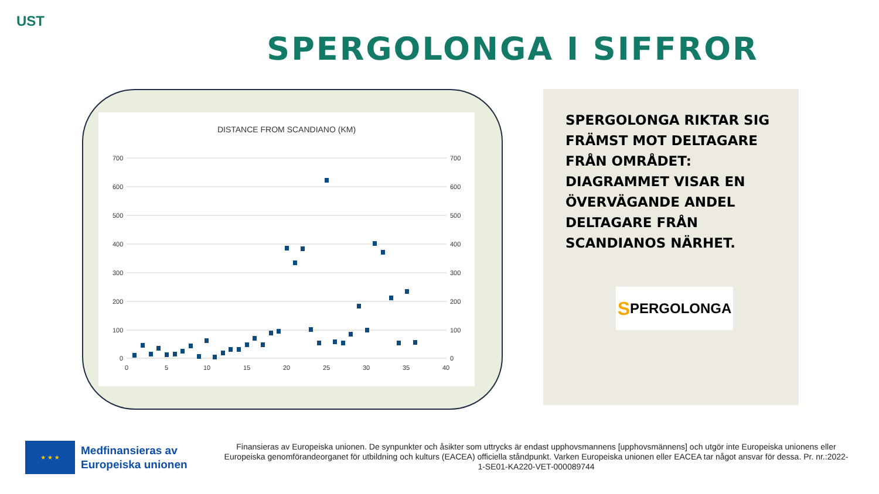UST
SPERGOLONGA I SIFFROR
DISTANCE FROM SCANDIANO (KM)
700
600
500
400
300
200
100
0
700
600
500
400
300
200
100
0
0
5
10
15
20
25
30
35
40
SPERGOLONGA RIKTAR SIG FRÄMST MOT DELTAGARE FRÅN OMRÅDET: DIAGRAMMET VISAR EN ÖVERVÄGANDE ANDEL DELTAGARE FRÅN SCANDIANOS NÄRHET.
S PERGOLONGA
★ ★ ★
Medfinansieras av
Europeiska unionen
Finansieras av Europeiska unionen. De synpunkter och åsikter som uttrycks är endast upphovsmannens [upphovsmännens] och utgör inte Europeiska unionens eller Europeiska genomförandeorganet för utbildning och kulturs (EACEA) officiella ståndpunkt. Varken Europeiska unionen eller EACEA tar något ansvar för dessa. Pr. nr.:2022-1-SE01-KA220-VET-000089744